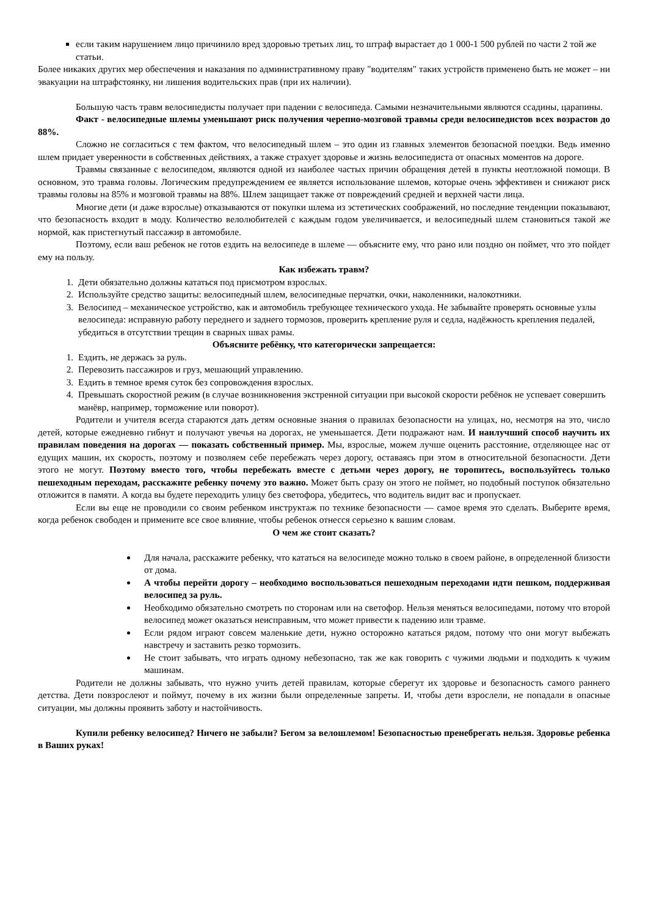если таким нарушением лицо причинило вред здоровью третьих лиц, то штраф вырастает до 1 000-1 500 рублей по части 2 той же статьи.
Более никаких других мер обеспечения и наказания по административному праву "водителям" таких устройств применено быть не может – ни эвакуации на штрафстоянку, ни лишения водительских прав (при их наличии).
Большую часть травм велосипедисты получает при падении с велосипеда. Самыми незначительными являются ссадины, царапины.
Факт - велосипедные шлемы уменьшают риск получения черепно-мозговой травмы среди велосипедистов всех возрастов до 88%.
Сложно не согласиться с тем фактом, что велосипедный шлем – это один из главных элементов безопасной поездки. Ведь именно шлем придает уверенности в собственных действиях, а также страхует здоровье и жизнь велосипедиста от опасных моментов на дороге.
Травмы связанные с велосипедом, являются одной из наиболее частых причин обращения детей в пункты неотложной помощи. В основном, это травма головы. Логическим предупреждением ее является использование шлемов, которые очень эффективен и снижают риск травмы головы на 85% и мозговой травмы на 88%. Шлем защищает также от повреждений средней и верхней части лица.
Многие дети (и даже взрослые) отказываются от покупки шлема из эстетических соображений, но последние тенденции показывают, что безопасность входит в моду. Количество велолюбителей с каждым годом увеличивается, и велосипедный шлем становиться такой же нормой, как пристегнутый пассажир в автомобиле.
Поэтому, если ваш ребенок не готов ездить на велосипеде в шлеме — объясните ему, что рано или поздно он поймет, что это пойдет ему на пользу.
Как избежать травм?
1. Дети обязательно должны кататься под присмотром взрослых.
2. Используйте средство защиты: велосипедный шлем, велосипедные перчатки, очки, наколенники, налокотники.
3. Велосипед – механическое устройство, как и автомобиль требующее технического ухода. Не забывайте проверять основные узлы велосипеда: исправную работу переднего и заднего тормозов, проверить крепление руля и седла, надёжность крепления педалей, убедиться в отсутствии трещин в сварных швах рамы.
Объясните ребёнку, что категорически запрещается:
1. Ездить, не держась за руль.
2. Перевозить пассажиров и груз, мешающий управлению.
3. Ездить в темное время суток без сопровождения взрослых.
4. Превышать скоростной режим (в случае возникновения экстренной ситуации при высокой скорости ребёнок не успевает совершить манёвр, например, торможение или поворот).
Родители и учителя всегда стараются дать детям основные знания о правилах безопасности на улицах, но, несмотря на это, число детей, которые ежедневно гибнут и получают увечья на дорогах, не уменьшается. Дети подражают нам. И наилучший способ научить их правилам поведения на дорогах — показать собственный пример. Мы, взрослые, можем лучше оценить расстояние, отделяющее нас от едущих машин, их скорость, поэтому и позволяем себе перебежать через дорогу, оставаясь при этом в относительной безопасности. Дети этого не могут. Поэтому вместо того, чтобы перебежать вместе с детьми через дорогу, не торопитесь, воспользуйтесь только пешеходным переходам, расскажите ребенку почему это важно. Может быть сразу он этого не поймет, но подобный поступок обязательно отложится в памяти. А когда вы будете переходить улицу без светофора, убедитесь, что водитель видит вас и пропускает.
Если вы еще не проводили со своим ребенком инструктаж по технике безопасности — самое время это сделать. Выберите время, когда ребенок свободен и примените все свое влияние, чтобы ребенок отнесся серьезно к вашим словам.
О чем же стоит сказать?
Для начала, расскажите ребенку, что кататься на велосипеде можно только в своем районе, в определенной близости от дома.
А чтобы перейти дорогу – необходимо воспользоваться пешеходным переходами идти пешком, поддерживая велосипед за руль.
Необходимо обязательно смотреть по сторонам или на светофор. Нельзя меняться велосипедами, потому что второй велосипед может оказаться неисправным, что может привести к падению или травме.
Если рядом играют совсем маленькие дети, нужно осторожно кататься рядом, потому что они могут выбежать навстречу и заставить резко тормозить.
Не стоит забывать, что играть одному небезопасно, так же как говорить с чужими людьми и подходить к чужим машинам.
Родители не должны забывать, что нужно учить детей правилам, которые сберегут их здоровье и безопасность самого раннего детства. Дети повзрослеют и поймут, почему в их жизни были определенные запреты. И, чтобы дети взрослели, не попадали в опасные ситуации, мы должны проявить заботу и настойчивость.
Купили ребенку велосипед? Ничего не забыли? Бегом за велошлемом! Безопасностью пренебрегать нельзя. Здоровье ребенка в Ваших руках!